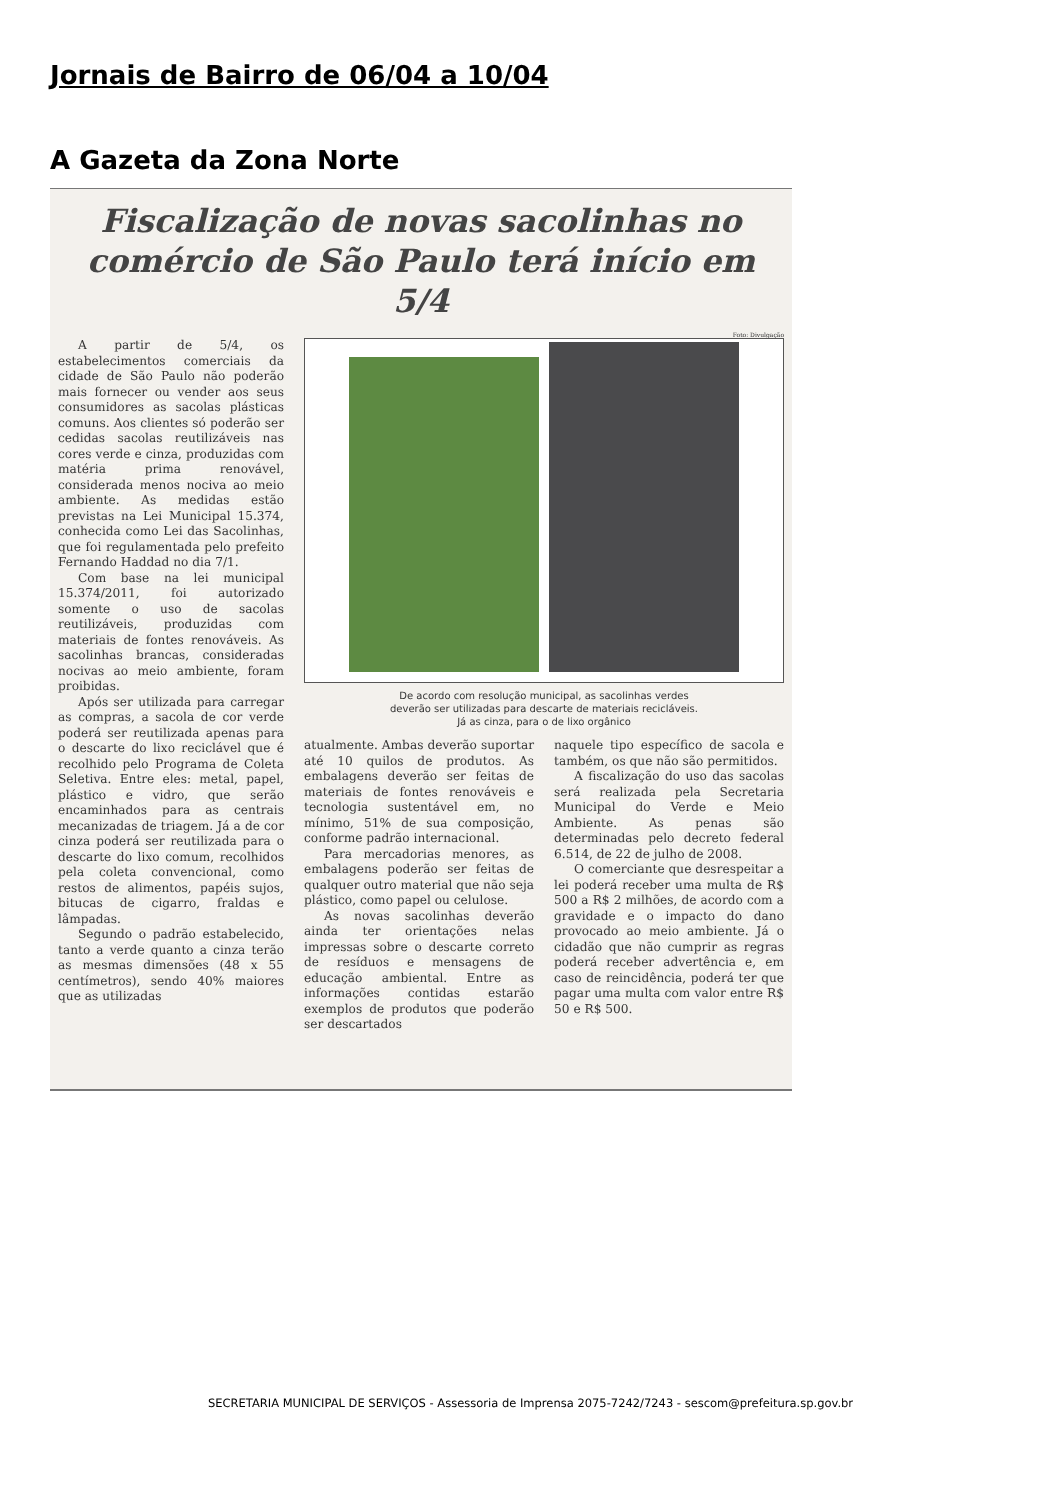Jornais de Bairro de 06/04 a 10/04
A Gazeta da Zona Norte
Fiscalização de novas sacolinhas no comércio de São Paulo terá início em 5/4
Foto: Divulgação
A partir de 5/4, os estabelecimentos comerciais da cidade de São Paulo não poderão mais fornecer ou vender aos seus consumidores as sacolas plásticas comuns. Aos clientes só poderão ser cedidas sacolas reutilizáveis nas cores verde e cinza, produzidas com matéria prima renovável, considerada menos nociva ao meio ambiente. As medidas estão previstas na Lei Municipal 15.374, conhecida como Lei das Sacolinhas, que foi regulamentada pelo prefeito Fernando Haddad no dia 7/1.
Com base na lei municipal 15.374/2011, foi autorizado somente o uso de sacolas reutilizáveis, produzidas com materiais de fontes renováveis. As sacolinhas brancas, consideradas nocivas ao meio ambiente, foram proibidas.
Após ser utilizada para carregar as compras, a sacola de cor verde poderá ser reutilizada apenas para o descarte do lixo reciclável que é recolhido pelo Programa de Coleta Seletiva. Entre eles: metal, papel, plástico e vidro, que serão encaminhados para as centrais mecanizadas de triagem. Já a de cor cinza poderá ser reutilizada para o descarte do lixo comum, recolhidos pela coleta convencional, como restos de alimentos, papéis sujos, bitucas de cigarro, fraldas e lâmpadas.
Segundo o padrão estabelecido, tanto a verde quanto a cinza terão as mesmas dimensões (48 x 55 centímetros), sendo 40% maiores que as utilizadas
De acordo com resolução municipal, as sacolinhas verdes
deverão ser utilizadas para descarte de materiais recicláveis.
Já as cinza, para o de lixo orgânico
atualmente. Ambas deverão suportar até 10 quilos de produtos. As embalagens deverão ser feitas de materiais de fontes renováveis e tecnologia sustentável em, no mínimo, 51% de sua composição, conforme padrão internacional.
Para mercadorias menores, as embalagens poderão ser feitas de qualquer outro material que não seja plástico, como papel ou celulose.
As novas sacolinhas deverão ainda ter orientações nelas impressas sobre o descarte correto de resíduos e mensagens de educação ambiental. Entre as informações contidas estarão exemplos de produtos que poderão ser descartados
naquele tipo específico de sacola e também, os que não são permitidos.
A fiscalização do uso das sacolas será realizada pela Secretaria Municipal do Verde e Meio Ambiente. As penas são determinadas pelo decreto federal 6.514, de 22 de julho de 2008.
O comerciante que desrespeitar a lei poderá receber uma multa de R$ 500 a R$ 2 milhões, de acordo com a gravidade e o impacto do dano provocado ao meio ambiente. Já o cidadão que não cumprir as regras poderá receber advertência e, em caso de reincidência, poderá ter que pagar uma multa com valor entre R$ 50 e R$ 500.
SECRETARIA MUNICIPAL DE SERVIÇOS - Assessoria de Imprensa 2075-7242/7243 - sescom@prefeitura.sp.gov.br